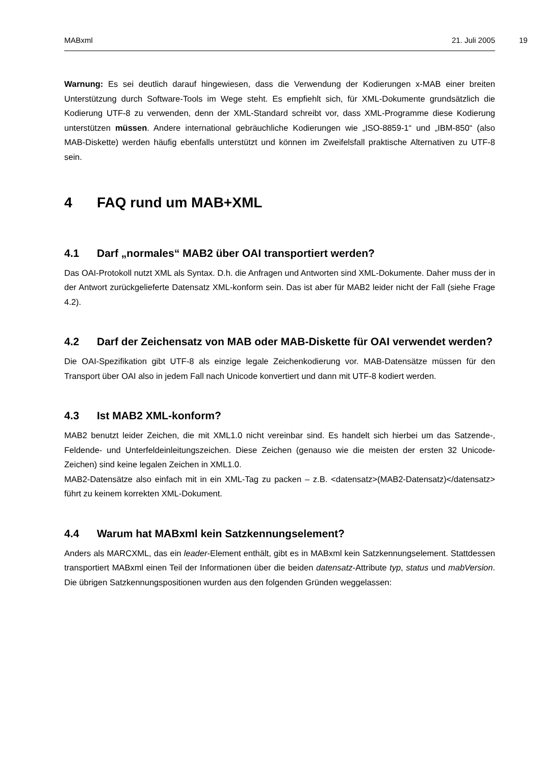MABxml 21. Juli 2005 19
Warnung: Es sei deutlich darauf hingewiesen, dass die Verwendung der Kodierungen x-MAB einer breiten Unterstützung durch Software-Tools im Wege steht. Es empfiehlt sich, für XML-Dokumente grundsätzlich die Kodierung UTF-8 zu verwenden, denn der XML-Standard schreibt vor, dass XML-Programme diese Kodierung unterstützen müssen. Andere international gebräuchliche Kodierungen wie „ISO-8859-1“ und „IBM-850“ (also MAB-Diskette) werden häufig ebenfalls unterstützt und können im Zweifelsfall praktische Alternativen zu UTF-8 sein.
4 FAQ rund um MAB+XML
4.1 Darf „normales“ MAB2 über OAI transportiert werden?
Das OAI-Protokoll nutzt XML als Syntax. D.h. die Anfragen und Antworten sind XML-Dokumente. Daher muss der in der Antwort zurückgelieferte Datensatz XML-konform sein. Das ist aber für MAB2 leider nicht der Fall (siehe Frage 4.2).
4.2 Darf der Zeichensatz von MAB oder MAB-Diskette für OAI verwendet werden?
Die OAI-Spezifikation gibt UTF-8 als einzige legale Zeichenkodierung vor. MAB-Datensätze müssen für den Transport über OAI also in jedem Fall nach Unicode konvertiert und dann mit UTF-8 kodiert werden.
4.3 Ist MAB2 XML-konform?
MAB2 benutzt leider Zeichen, die mit XML1.0 nicht vereinbar sind. Es handelt sich hierbei um das Satzende-, Feldende- und Unterfeldeinleitungszeichen. Diese Zeichen (genauso wie die meisten der ersten 32 Unicode-Zeichen) sind keine legalen Zeichen in XML1.0.
MAB2-Datensätze also einfach mit in ein XML-Tag zu packen – z.B. <datensatz>(MAB2-Datensatz)</datensatz> führt zu keinem korrekten XML-Dokument.
4.4 Warum hat MABxml kein Satzkennungselement?
Anders als MARCXML, das ein leader-Element enthält, gibt es in MABxml kein Satzkennungselement. Stattdessen transportiert MABxml einen Teil der Informationen über die beiden datensatz-Attribute typ, status und mabVersion. Die übrigen Satzkennungspositionen wurden aus den folgenden Gründen weggelassen: